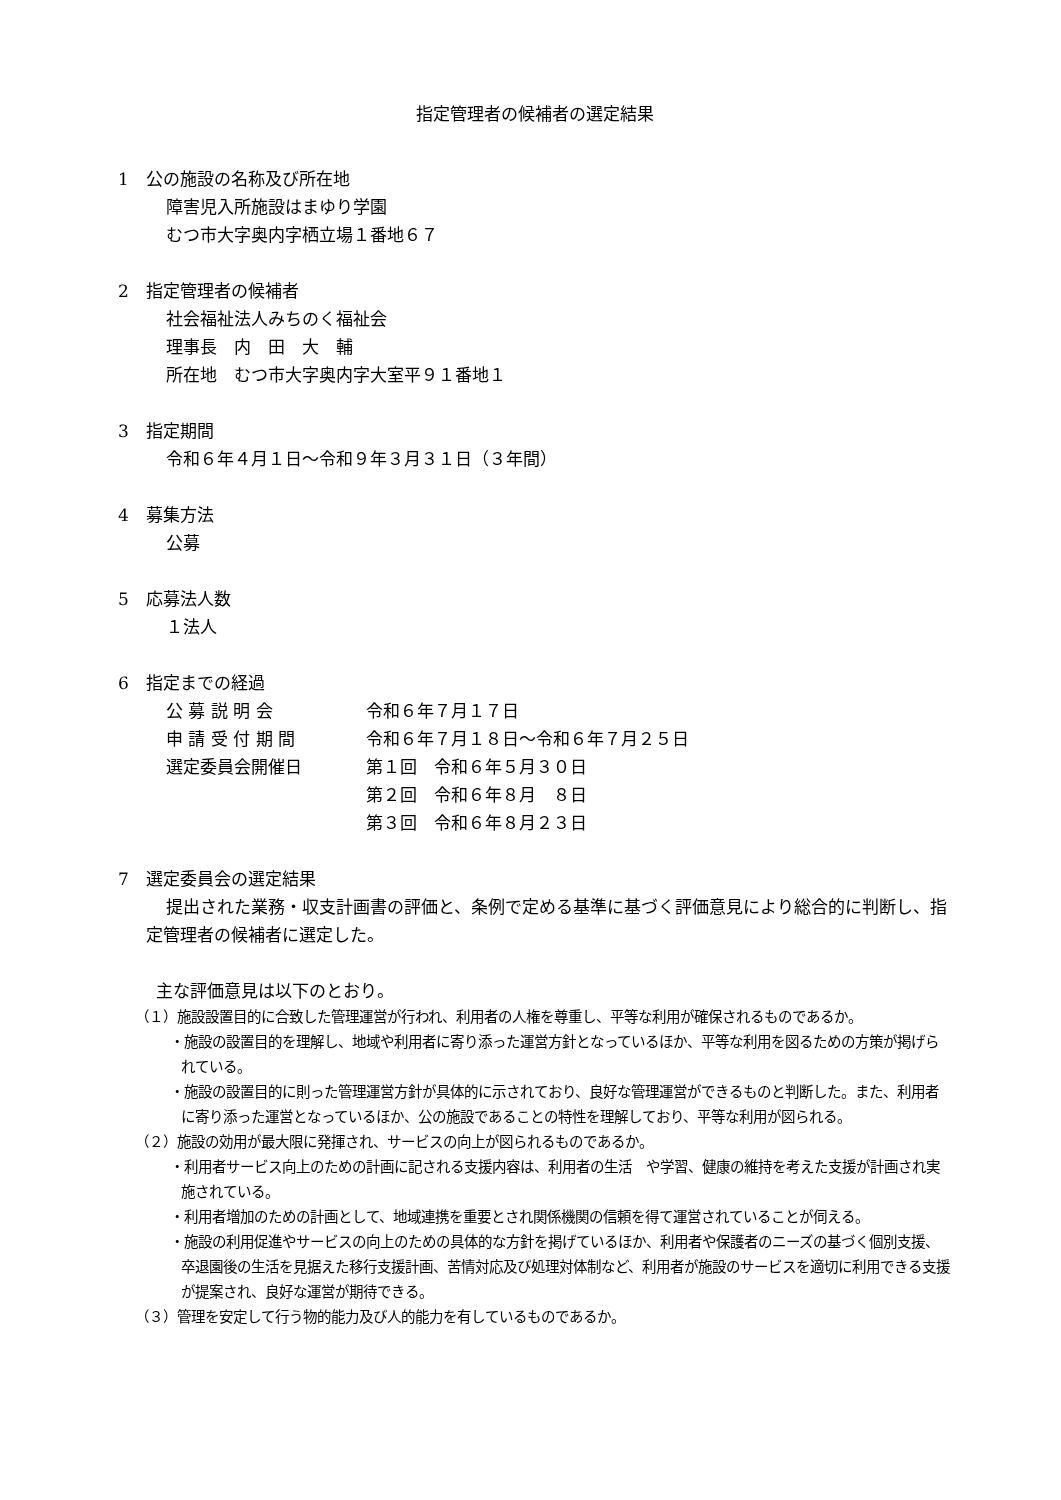指定管理者の候補者の選定結果
1　公の施設の名称及び所在地
障害児入所施設はまゆり学園
むつ市大字奥内字栖立場１番地６７
2　指定管理者の候補者
社会福祉法人みちのく福祉会
理事長　内　田　大　輔
所在地　むつ市大字奥内字大室平９１番地１
3　指定期間
令和６年４月１日～令和９年３月３１日（３年間）
4　募集方法
公募
5　応募法人数
１法人
6　指定までの経過
| 公 募 説 明 会 | 令和６年７月１７日 |
| 申 請 受 付 期 間 | 令和６年７月１８日～令和６年７月２５日 |
| 選定委員会開催日 | 第１回 令和６年５月３０日 |
| | 第２回 令和６年８月 ８日 |
| | 第３回 令和６年８月２３日 |
7　選定委員会の選定結果
提出された業務・収支計画書の評価と、条例で定める基準に基づく評価意見により総合的に判断し、指定管理者の候補者に選定した。
主な評価意見は以下のとおり。
（１）施設設置目的に合致した管理運営が行われ、利用者の人権を尊重し、平等な利用が確保されるものであるか。
・施設の設置目的を理解し、地域や利用者に寄り添った運営方針となっているほか、平等な利用を図るための方策が掲げられている。
・施設の設置目的に則った管理運営方針が具体的に示されており、良好な管理運営ができるものと判断した。また、利用者に寄り添った運営となっているほか、公の施設であることの特性を理解しており、平等な利用が図られる。
（２）施設の効用が最大限に発揮され、サービスの向上が図られるものであるか。
・利用者サービス向上のための計画に記される支援内容は、利用者の生活　や学習、健康の維持を考えた支援が計画され実施されている。
・利用者増加のための計画として、地域連携を重要とされ関係機関の信頼を得て運営されていることが伺える。
・施設の利用促進やサービスの向上のための具体的な方針を掲げているほか、利用者や保護者のニーズの基づく個別支援、卒退園後の生活を見据えた移行支援計画、苦情対応及び処理対体制など、利用者が施設のサービスを適切に利用できる支援が提案され、良好な運営が期待できる。
（３）管理を安定して行う物的能力及び人的能力を有しているものであるか。